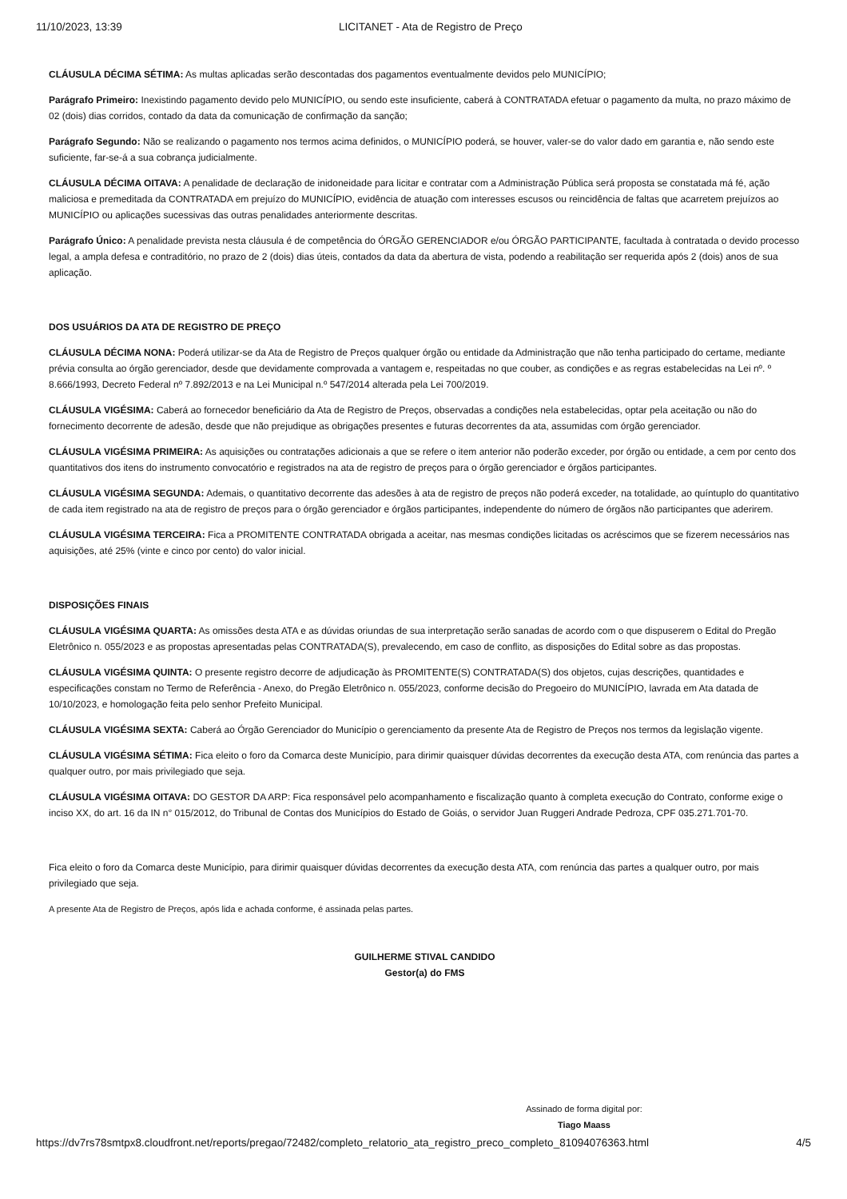11/10/2023, 13:39 LICITANET - Ata de Registro de Preço
CLÁUSULA DÉCIMA SÉTIMA: As multas aplicadas serão descontadas dos pagamentos eventualmente devidos pelo MUNICÍPIO;
Parágrafo Primeiro: Inexistindo pagamento devido pelo MUNICÍPIO, ou sendo este insuficiente, caberá à CONTRATADA efetuar o pagamento da multa, no prazo máximo de 02 (dois) dias corridos, contado da data da comunicação de confirmação da sanção;
Parágrafo Segundo: Não se realizando o pagamento nos termos acima definidos, o MUNICÍPIO poderá, se houver, valer-se do valor dado em garantia e, não sendo este suficiente, far-se-á a sua cobrança judicialmente.
CLÁUSULA DÉCIMA OITAVA: A penalidade de declaração de inidoneidade para licitar e contratar com a Administração Pública será proposta se constatada má fé, ação maliciosa e premeditada da CONTRATADA em prejuízo do MUNICÍPIO, evidência de atuação com interesses escusos ou reincidência de faltas que acarretem prejuízos ao MUNICÍPIO ou aplicações sucessivas das outras penalidades anteriormente descritas.
Parágrafo Único: A penalidade prevista nesta cláusula é de competência do ÓRGÃO GERENCIADOR e/ou ÓRGÃO PARTICIPANTE, facultada à contratada o devido processo legal, a ampla defesa e contraditório, no prazo de 2 (dois) dias úteis, contados da data da abertura de vista, podendo a reabilitação ser requerida após 2 (dois) anos de sua aplicação.
DOS USUÁRIOS DA ATA DE REGISTRO DE PREÇO
CLÁUSULA DÉCIMA NONA: Poderá utilizar-se da Ata de Registro de Preços qualquer órgão ou entidade da Administração que não tenha participado do certame, mediante prévia consulta ao órgão gerenciador, desde que devidamente comprovada a vantagem e, respeitadas no que couber, as condições e as regras estabelecidas na Lei nº. º 8.666/1993, Decreto Federal nº 7.892/2013 e na Lei Municipal n.º 547/2014 alterada pela Lei 700/2019.
CLÁUSULA VIGÉSIMA: Caberá ao fornecedor beneficiário da Ata de Registro de Preços, observadas a condições nela estabelecidas, optar pela aceitação ou não do fornecimento decorrente de adesão, desde que não prejudique as obrigações presentes e futuras decorrentes da ata, assumidas com órgão gerenciador.
CLÁUSULA VIGÉSIMA PRIMEIRA: As aquisições ou contratações adicionais a que se refere o item anterior não poderão exceder, por órgão ou entidade, a cem por cento dos quantitativos dos itens do instrumento convocatório e registrados na ata de registro de preços para o órgão gerenciador e órgãos participantes.
CLÁUSULA VIGÉSIMA SEGUNDA: Ademais, o quantitativo decorrente das adesões à ata de registro de preços não poderá exceder, na totalidade, ao quíntuplo do quantitativo de cada item registrado na ata de registro de preços para o órgão gerenciador e órgãos participantes, independente do número de órgãos não participantes que aderirem.
CLÁUSULA VIGÉSIMA TERCEIRA: Fica a PROMITENTE CONTRATADA obrigada a aceitar, nas mesmas condições licitadas os acréscimos que se fizerem necessários nas aquisições, até 25% (vinte e cinco por cento) do valor inicial.
DISPOSIÇÕES FINAIS
CLÁUSULA VIGÉSIMA QUARTA: As omissões desta ATA e as dúvidas oriundas de sua interpretação serão sanadas de acordo com o que dispuserem o Edital do Pregão Eletrônico n. 055/2023 e as propostas apresentadas pelas CONTRATADA(S), prevalecendo, em caso de conflito, as disposições do Edital sobre as das propostas.
CLÁUSULA VIGÉSIMA QUINTA: O presente registro decorre de adjudicação às PROMITENTE(S) CONTRATADA(S) dos objetos, cujas descrições, quantidades e especificações constam no Termo de Referência - Anexo, do Pregão Eletrônico n. 055/2023, conforme decisão do Pregoeiro do MUNICÍPIO, lavrada em Ata datada de 10/10/2023, e homologação feita pelo senhor Prefeito Municipal.
CLÁUSULA VIGÉSIMA SEXTA: Caberá ao Órgão Gerenciador do Município o gerenciamento da presente Ata de Registro de Preços nos termos da legislação vigente.
CLÁUSULA VIGÉSIMA SÉTIMA: Fica eleito o foro da Comarca deste Município, para dirimir quaisquer dúvidas decorrentes da execução desta ATA, com renúncia das partes a qualquer outro, por mais privilegiado que seja.
CLÁUSULA VIGÉSIMA OITAVA: DO GESTOR DA ARP: Fica responsável pelo acompanhamento e fiscalização quanto à completa execução do Contrato, conforme exige o inciso XX, do art. 16 da IN n° 015/2012, do Tribunal de Contas dos Municípios do Estado de Goiás, o servidor Juan Ruggeri Andrade Pedroza, CPF 035.271.701-70.
Fica eleito o foro da Comarca deste Município, para dirimir quaisquer dúvidas decorrentes da execução desta ATA, com renúncia das partes a qualquer outro, por mais privilegiado que seja.
A presente Ata de Registro de Preços, após lida e achada conforme, é assinada pelas partes.
GUILHERME STIVAL CANDIDO
Gestor(a) do FMS
Assinado de forma digital por:
Tiago Maass
https://dv7rs78smtpx8.cloudfront.net/reports/pregao/72482/completo_relatorio_ata_registro_preco_completo_81094076363.html 4/5